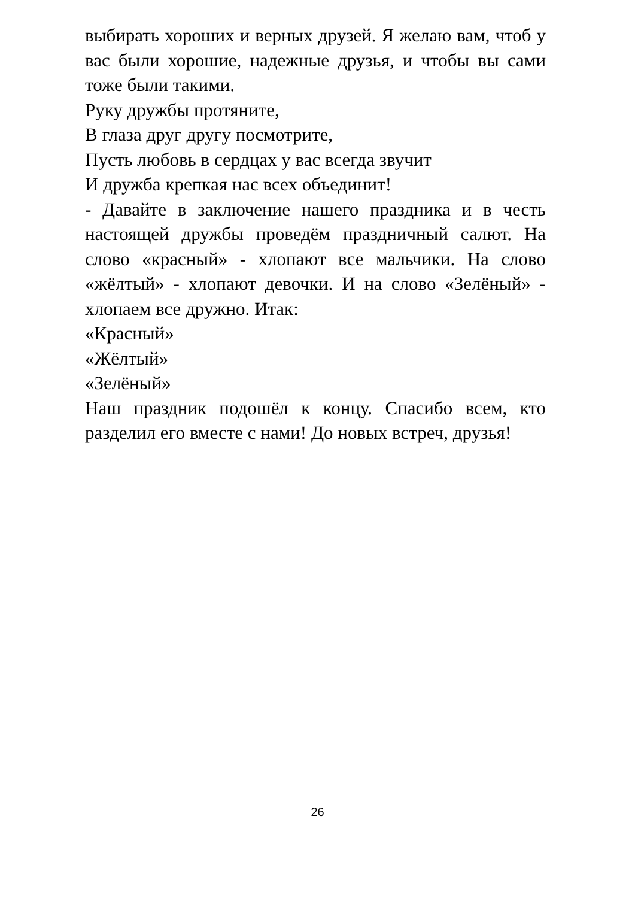выбирать хороших и верных друзей. Я желаю вам, чтоб у вас были хорошие, надежные друзья, и чтобы вы сами тоже были такими.
Руку дружбы протяните,
В глаза друг другу посмотрите,
Пусть любовь в сердцах у вас всегда звучит
И дружба крепкая нас всех объединит!
- Давайте в заключение нашего праздника и в честь настоящей дружбы проведём праздничный салют. На слово «красный» - хлопают все мальчики. На слово «жёлтый» - хлопают девочки. И на слово «Зелёный» - хлопаем все дружно. Итак:
«Красный»
«Жёлтый»
«Зелёный»
Наш праздник подошёл к концу. Спасибо всем, кто разделил его вместе с нами! До новых встреч, друзья!
26